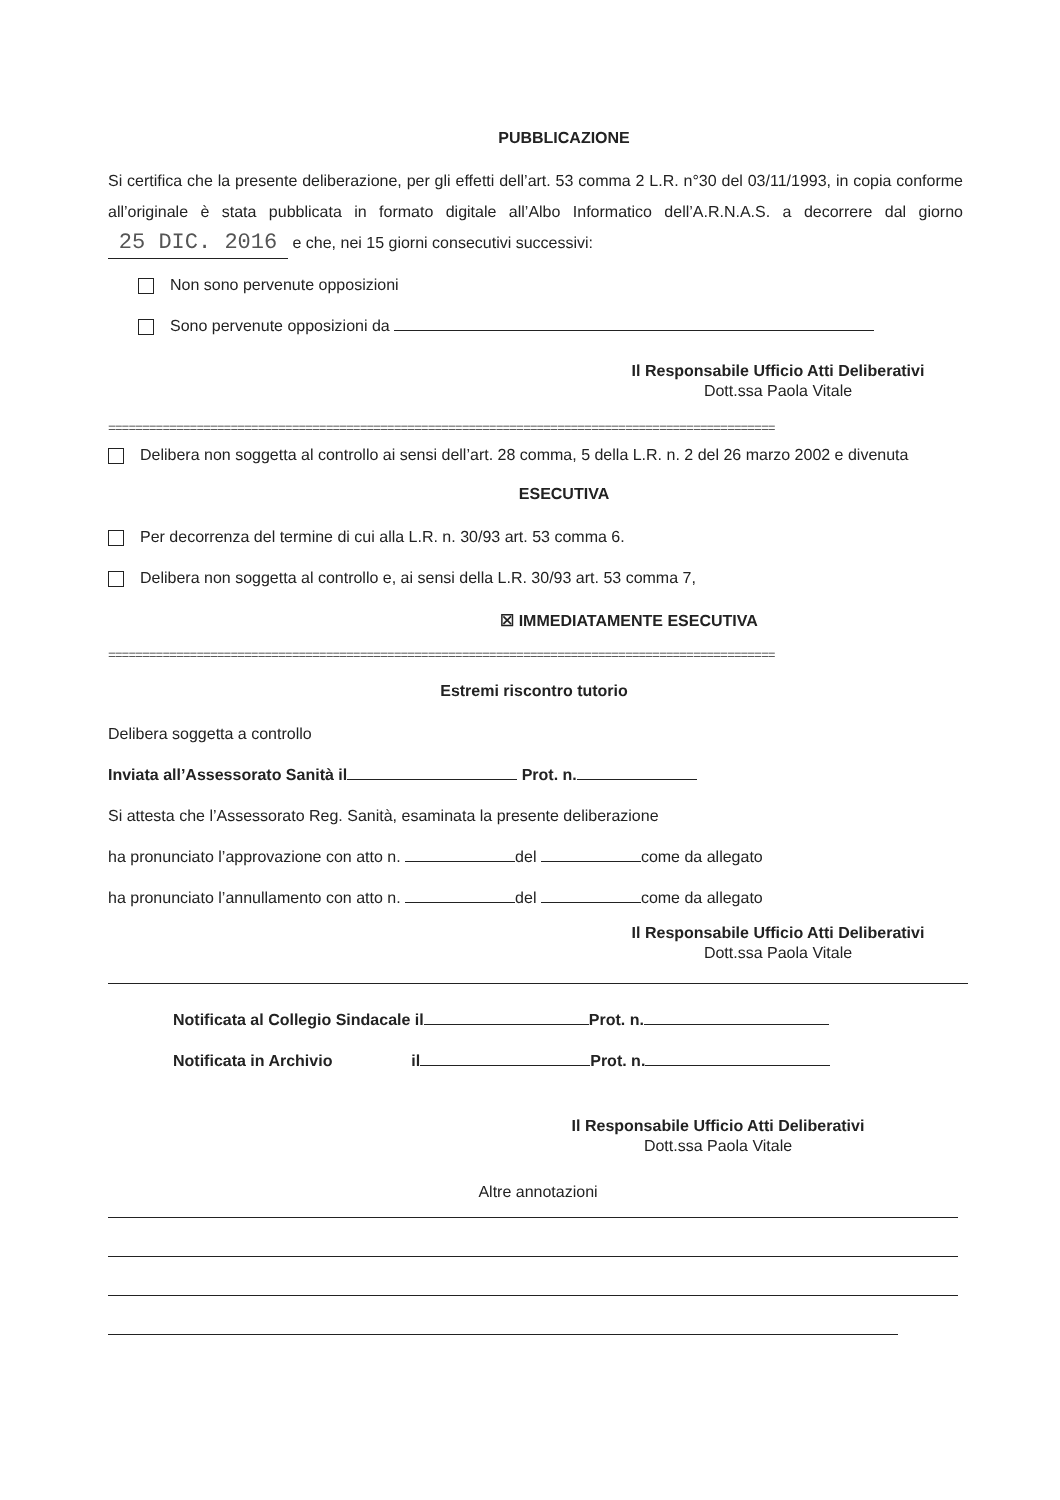PUBBLICAZIONE
Si certifica che la presente deliberazione, per gli effetti dell’art. 53 comma 2 L.R. n°30 del 03/11/1993, in copia conforme all’originale è stata pubblicata in formato digitale all’Albo Informatico dell’A.R.N.A.S. a decorrere dal giorno 25 DIC. 2016 e che, nei 15 giorni consecutivi successivi:
Non sono pervenute opposizioni
Sono pervenute opposizioni da
Il Responsabile Ufficio Atti Deliberativi
Dott.ssa Paola Vitale
==================================================================================================
Delibera non soggetta al controllo ai sensi dell’art. 28 comma, 5 della L.R. n. 2 del 26 marzo 2002 e divenuta
ESECUTIVA
Per decorrenza del termine di cui alla L.R. n. 30/93 art. 53 comma 6.
Delibera non soggetta al controllo e, ai sensi della L.R. 30/93 art. 53 comma 7,
☒ IMMEDIATAMENTE ESECUTIVA
==================================================================================================
Estremi riscontro tutorio
Delibera soggetta a controllo
Inviata all’Assessorato Sanità il Prot. n.
Si attesta che l’Assessorato Reg. Sanità, esaminata la presente deliberazione
ha pronunciato l’approvazione con atto n. del come da allegato
ha pronunciato l’annullamento con atto n. del come da allegato
Il Responsabile Ufficio Atti Deliberativi
Dott.ssa Paola Vitale
Notificata al Collegio Sindacale il Prot. n.
Notificata in Archivio il Prot. n.
Il Responsabile Ufficio Atti Deliberativi
Dott.ssa Paola Vitale
Altre annotazioni